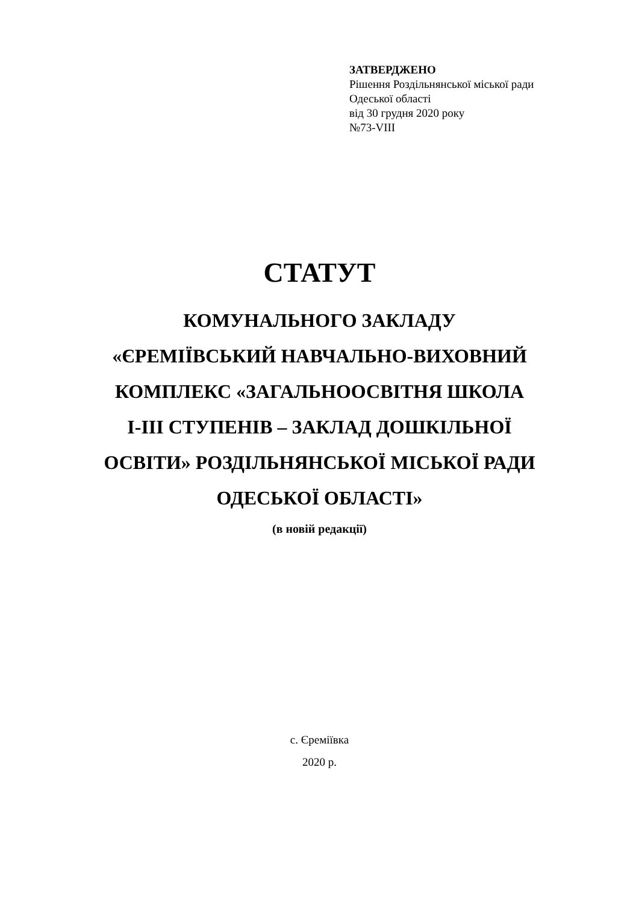ЗАТВЕРДЖЕНО
Рішення Роздільнянської міської ради
Одеської області
від 30 грудня 2020 року
№73-VIII
СТАТУТ
КОМУНАЛЬНОГО ЗАКЛАДУ
«ЄРЕМІЇВСЬКИЙ НАВЧАЛЬНО-ВИХОВНИЙ
КОМПЛЕКС «ЗАГАЛЬНООСВІТНЯ ШКОЛА
І-ІІІ СТУПЕНІВ – ЗАКЛАД ДОШКІЛЬНОЇ
ОСВІТИ» РОЗДІЛЬНЯНСЬКОЇ МІСЬКОЇ РАДИ
ОДЕСЬКОЇ ОБЛАСТІ»
(в новій редакції)
с. Єреміївка
2020 р.